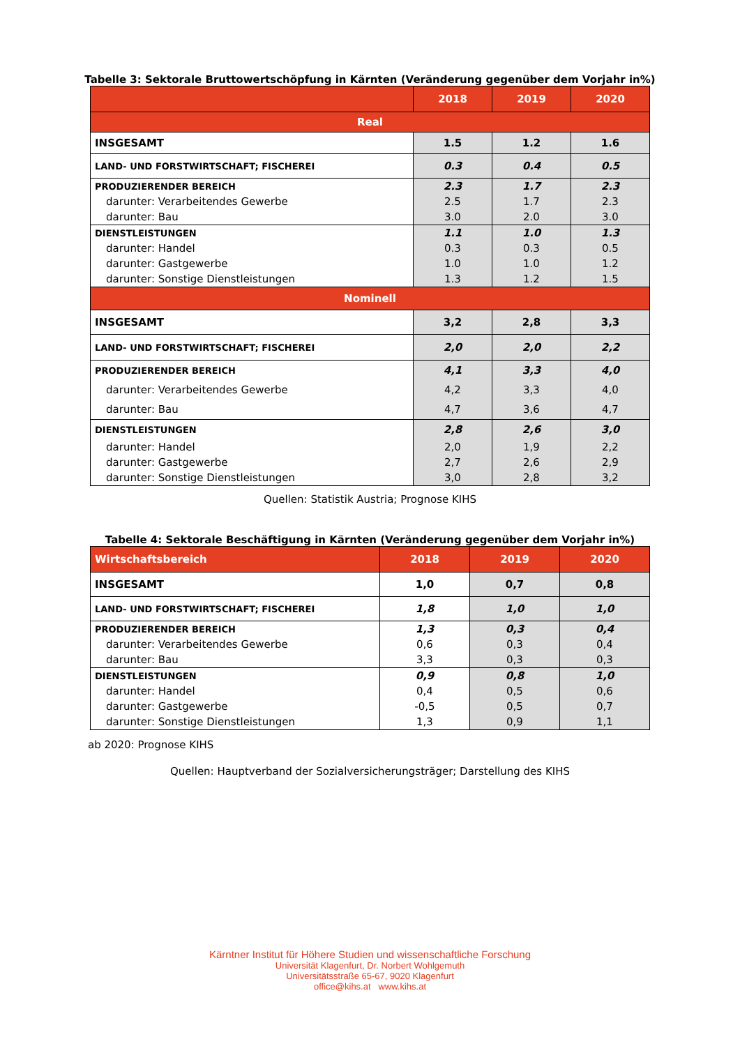Tabelle 3: Sektorale Bruttowertschöpfung in Kärnten (Veränderung gegenüber dem Vorjahr in%)
| | 2018 | 2019 | 2020 |
| --- | --- | --- | --- |
| Real | | | |
| INSGESAMT | 1.5 | 1.2 | 1.6 |
| LAND- UND FORSTWIRTSCHAFT; FISCHEREI | 0.3 | 0.4 | 0.5 |
| PRODUZIERENDER BEREICH | 2.3 | 1.7 | 2.3 |
| darunter: Verarbeitendes Gewerbe | 2.5 | 1.7 | 2.3 |
| darunter: Bau | 3.0 | 2.0 | 3.0 |
| DIENSTLEISTUNGEN | 1.1 | 1.0 | 1.3 |
| darunter: Handel | 0.3 | 0.3 | 0.5 |
| darunter: Gastgewerbe | 1.0 | 1.0 | 1.2 |
| darunter: Sonstige Dienstleistungen | 1.3 | 1.2 | 1.5 |
| Nominell | | | |
| INSGESAMT | 3,2 | 2,8 | 3,3 |
| LAND- UND FORSTWIRTSCHAFT; FISCHEREI | 2,0 | 2,0 | 2,2 |
| PRODUZIERENDER BEREICH | 4,1 | 3,3 | 4,0 |
| darunter: Verarbeitendes Gewerbe | 4,2 | 3,3 | 4,0 |
| darunter: Bau | 4,7 | 3,6 | 4,7 |
| DIENSTLEISTUNGEN | 2,8 | 2,6 | 3,0 |
| darunter: Handel | 2,0 | 1,9 | 2,2 |
| darunter: Gastgewerbe | 2,7 | 2,6 | 2,9 |
| darunter: Sonstige Dienstleistungen | 3,0 | 2,8 | 3,2 |
Quellen: Statistik Austria; Prognose KIHS
Tabelle 4: Sektorale Beschäftigung in Kärnten (Veränderung gegenüber dem Vorjahr in%)
| Wirtschaftsbereich | 2018 | 2019 | 2020 |
| --- | --- | --- | --- |
| INSGESAMT | 1,0 | 0,7 | 0,8 |
| LAND- UND FORSTWIRTSCHAFT; FISCHEREI | 1,8 | 1,0 | 1,0 |
| PRODUZIERENDER BEREICH | 1,3 | 0,3 | 0,4 |
| darunter: Verarbeitendes Gewerbe | 0,6 | 0,3 | 0,4 |
| darunter: Bau | 3,3 | 0,3 | 0,3 |
| DIENSTLEISTUNGEN | 0,9 | 0,8 | 1,0 |
| darunter: Handel | 0,4 | 0,5 | 0,6 |
| darunter: Gastgewerbe | -0,5 | 0,5 | 0,7 |
| darunter: Sonstige Dienstleistungen | 1,3 | 0,9 | 1,1 |
ab 2020: Prognose KIHS
Quellen: Hauptverband der Sozialversicherungsträger; Darstellung des KIHS
Kärntner Institut für Höhere Studien und wissenschaftliche Forschung
Universität Klagenfurt, Dr. Norbert Wohlgemuth
Universitätsstraße 65-67, 9020 Klagenfurt
office@kihs.at www.kihs.at